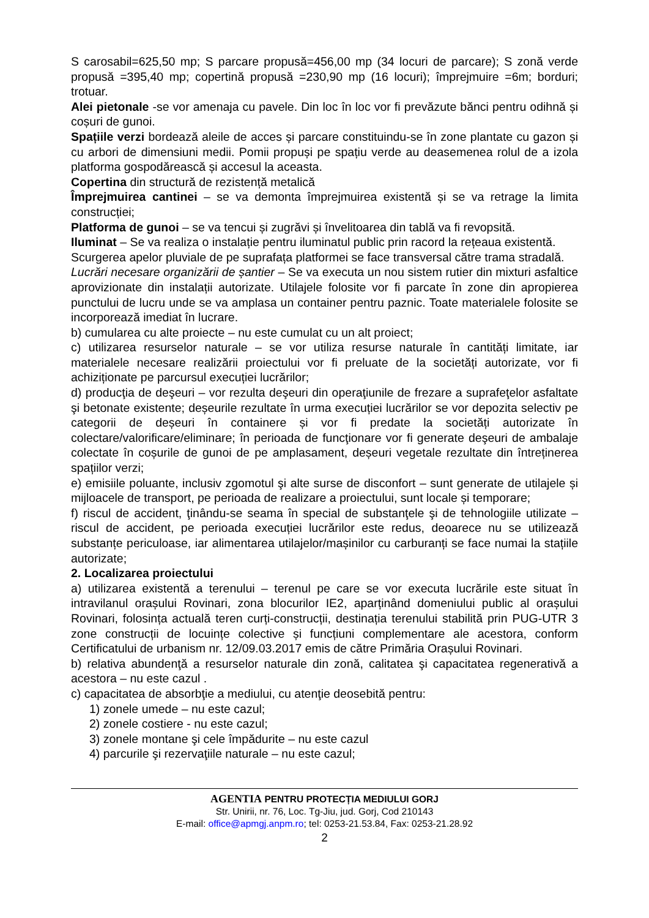S carosabil=625,50 mp; S parcare propusă=456,00 mp (34 locuri de parcare); S zonă verde propusă =395,40 mp; copertină propusă =230,90 mp (16 locuri); împrejmuire =6m; borduri; trotuar.
Alei pietonale -se vor amenaja cu pavele. Din loc în loc vor fi prevăzute bănci pentru odihnă și coșuri de gunoi.
Spațiile verzi bordează aleile de acces și parcare constituindu-se în zone plantate cu gazon și cu arbori de dimensiuni medii. Pomii propuși pe spațiu verde au deasemenea rolul de a izola platforma gospodărească și accesul la aceasta.
Copertina din structură de rezistență metalică
Împrejmuirea cantinei – se va demonta împrejmuirea existentă și se va retrage la limita construcției;
Platforma de gunoi – se va tencui și zugrăvi și învelitoarea din tablă va fi revopsită.
Iluminat – Se va realiza o instalație pentru iluminatul public prin racord la rețeaua existentă.
Scurgerea apelor pluviale de pe suprafața platformei se face transversal către trama stradală.
Lucrări necesare organizării de șantier – Se va executa un nou sistem rutier din mixturi asfaltice aprovizionate din instalații autorizate. Utilajele folosite vor fi parcate în zone din apropierea punctului de lucru unde se va amplasa un container pentru paznic. Toate materialele folosite se incorporează imediat în lucrare.
b) cumularea cu alte proiecte – nu este cumulat cu un alt proiect;
c) utilizarea resurselor naturale – se vor utiliza resurse naturale în cantități limitate, iar materialele necesare realizării proiectului vor fi preluate de la societăți autorizate, vor fi achiziționate pe parcursul execuției lucrărilor;
d) producţia de deşeuri – vor rezulta deşeuri din operaţiunile de frezare a suprafeţelor asfaltate şi betonate existente; deșeurile rezultate în urma execuției lucrărilor se vor depozita selectiv pe categorii de deșeuri în containere și vor fi predate la societăți autorizate în colectare/valorificare/eliminare; în perioada de funcţionare vor fi generate deşeuri de ambalaje colectate în coșurile de gunoi de pe amplasament, deșeuri vegetale rezultate din întreținerea spațiilor verzi;
e) emisiile poluante, inclusiv zgomotul şi alte surse de disconfort – sunt generate de utilajele și mijloacele de transport, pe perioada de realizare a proiectului, sunt locale și temporare;
f) riscul de accident, ţinându-se seama în special de substanţele şi de tehnologiile utilizate – riscul de accident, pe perioada execuției lucrărilor este redus, deoarece nu se utilizează substanțe periculoase, iar alimentarea utilajelor/mașinilor cu carburanți se face numai la stațiile autorizate;
2. Localizarea proiectului
a) utilizarea existentă a terenului – terenul pe care se vor executa lucrările este situat în intravilanul orașului Rovinari, zona blocurilor IE2, aparținând domeniului public al orașului Rovinari, folosința actuală teren curți-construcții, destinația terenului stabilită prin PUG-UTR 3 zone construcții de locuințe colective și funcțiuni complementare ale acestora, conform Certificatului de urbanism nr. 12/09.03.2017 emis de către Primăria Orașului Rovinari.
b) relativa abundenţă a resurselor naturale din zonă, calitatea şi capacitatea regenerativă a acestora – nu este cazul .
c) capacitatea de absorbţie a mediului, cu atenţie deosebită pentru:
1) zonele umede – nu este cazul;
2) zonele costiere - nu este cazul;
3) zonele montane şi cele împădurite – nu este cazul
4) parcurile şi rezervaţiile naturale – nu este cazul;
AGENTIA PENTRU PROTECȚIA MEDIULUI GORJ
Str. Unirii, nr. 76, Loc. Tg-Jiu, jud. Gorj, Cod 210143
E-mail: office@apmgj.anpm.ro; tel: 0253-21.53.84, Fax: 0253-21.28.92
2